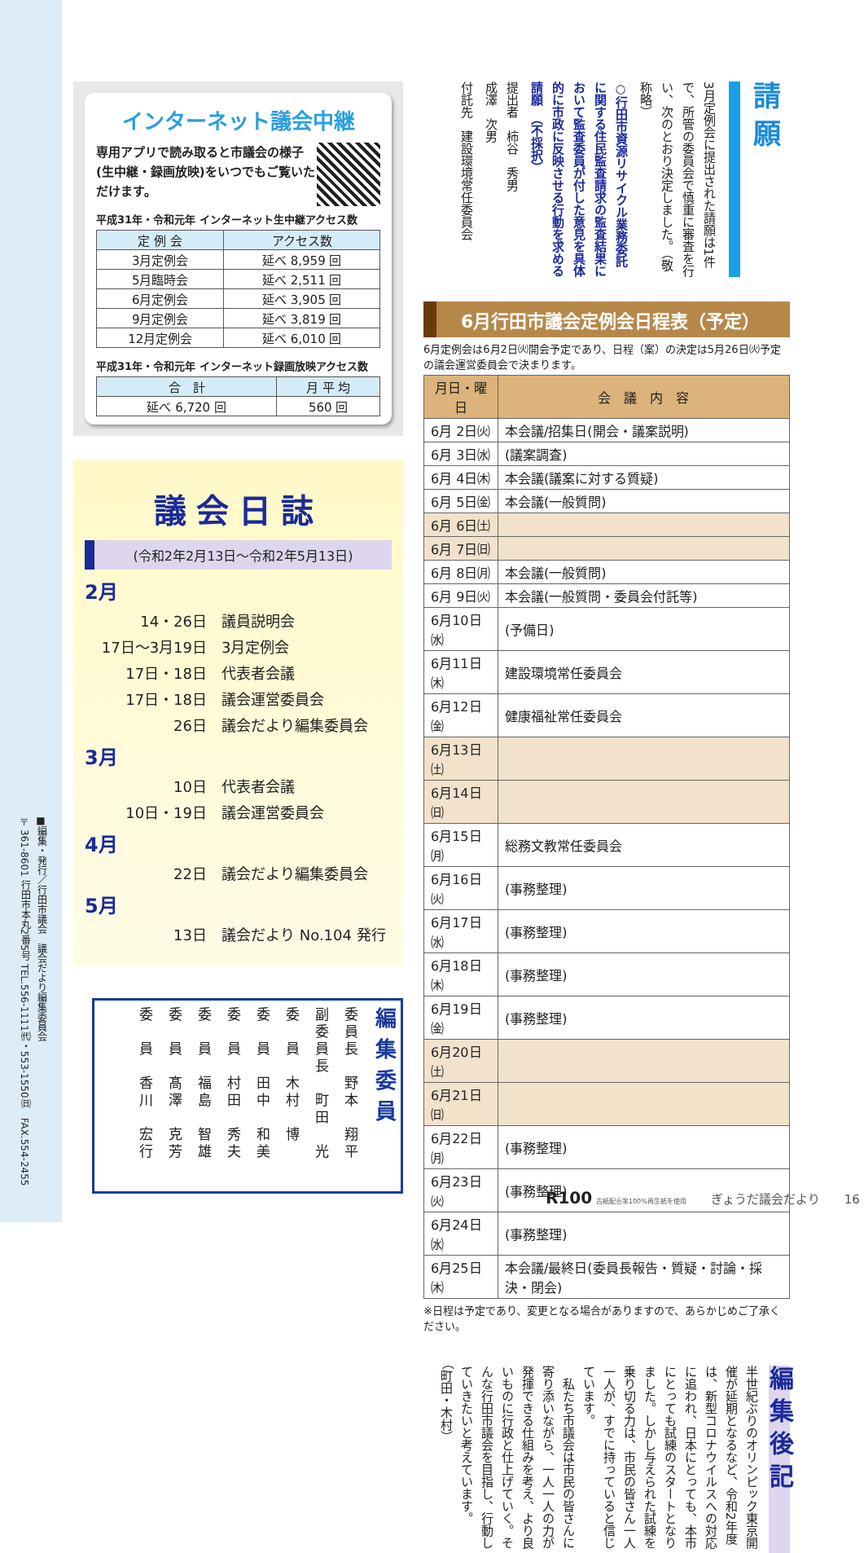■編集・発行／行田市議会　議会だより編集委員会
〒361-8601 行田市本丸2番5号 TEL.556-1111㈹・553-1550㈰　FAX.554-2455
請 願
3月定例会に提出された請願は1件で、所管の委員会で慎重に審査を行い、次のとおり決定しました。（敬称略）
○行田市資源リサイクル業務委託に関する住民監査請求の監査結果において監査委員が付した意見を具体的に市政に反映させる行動を求める請願　（不採択）
提出者　柿谷　秀男
成澤　次男
付託先　建設環境常任委員会
6月行田市議会定例会日程表（予定）
6月定例会は6月2日㈫開会予定であり、日程（案）の決定は5月26日㈫予定の議会運営委員会で決まります。
| 月日・曜日 | 会 議 内 容 |
| --- | --- |
| 6月 2日㈫ | 本会議/招集日(開会・議案説明) |
| 6月 3日㈬ | (議案調査) |
| 6月 4日㈭ | 本会議(議案に対する質疑) |
| 6月 5日㈮ | 本会議(一般質問) |
| 6月 6日㈯ | |
| 6月 7日㈰ | |
| 6月 8日㈪ | 本会議(一般質問) |
| 6月 9日㈫ | 本会議(一般質問・委員会付託等) |
| 6月10日㈬ | (予備日) |
| 6月11日㈭ | 建設環境常任委員会 |
| 6月12日㈮ | 健康福祉常任委員会 |
| 6月13日㈯ | |
| 6月14日㈰ | |
| 6月15日㈪ | 総務文教常任委員会 |
| 6月16日㈫ | (事務整理) |
| 6月17日㈬ | (事務整理) |
| 6月18日㈭ | (事務整理) |
| 6月19日㈮ | (事務整理) |
| 6月20日㈯ | |
| 6月21日㈰ | |
| 6月22日㈪ | (事務整理) |
| 6月23日㈫ | (事務整理) |
| 6月24日㈬ | (事務整理) |
| 6月25日㈭ | 本会議/最終日(委員長報告・質疑・討論・採決・閉会) |
※日程は予定であり、変更となる場合がありますので、あらかじめご了承ください。
編集後記
半世紀ぶりのオリンピック東京開催が延期となるなど、令和2年度は、新型コロナウイルスへの対応に追われ、日本にとっても、本市にとっても試練のスタートとなりました。しかし与えられた試練を乗り切る力は、市民の皆さん一人一人が、すでに持っていると信じています。
　私たち市議会は市民の皆さんに寄り添いながら、一人一人の力が発揮できる仕組みを考え、より良いものに行政と仕上げていく。そんな行田市議会を目指し、行動していきたいと考えています。
（町田・木村）
インターネット議会中継
専用アプリで読み取ると市議会の様子(生中継・録画放映)をいつでもご覧いただけます。
平成31年・令和元年 インターネット生中継アクセス数
| 定 例 会 | アクセス数 |
| --- | --- |
| 3月定例会 | 延べ 8,959 回 |
| 5月臨時会 | 延べ 2,511 回 |
| 6月定例会 | 延べ 3,905 回 |
| 9月定例会 | 延べ 3,819 回 |
| 12月定例会 | 延べ 6,010 回 |
平成31年・令和元年 インターネット録画放映アクセス数
| 合 計 | 月 平 均 |
| --- | --- |
| 延べ 6,720 回 | 560 回 |
議会日誌
(令和2年2月13日～令和2年5月13日)
2月
14・26日 議員説明会
17日～3月19日 3月定例会
17日・18日 代表者会議
17日・18日 議会運営委員会
26日 議会だより編集委員会
3月
10日 代表者会議
10日・19日 議会運営委員会
4月
22日 議会だより編集委員会
5月
13日 議会だより No.104 発行
編集委員
委員長　野本　翔平
副委員長　町田　光
委　員　木村　博
委　員　田中　和美
委　員　村田　秀夫
委　員　福島　智雄
委　員　髙澤　克芳
委　員　香川　宏行
R100 古紙配合率100%再生紙を使用　　ぎょうだ議会だより　　16